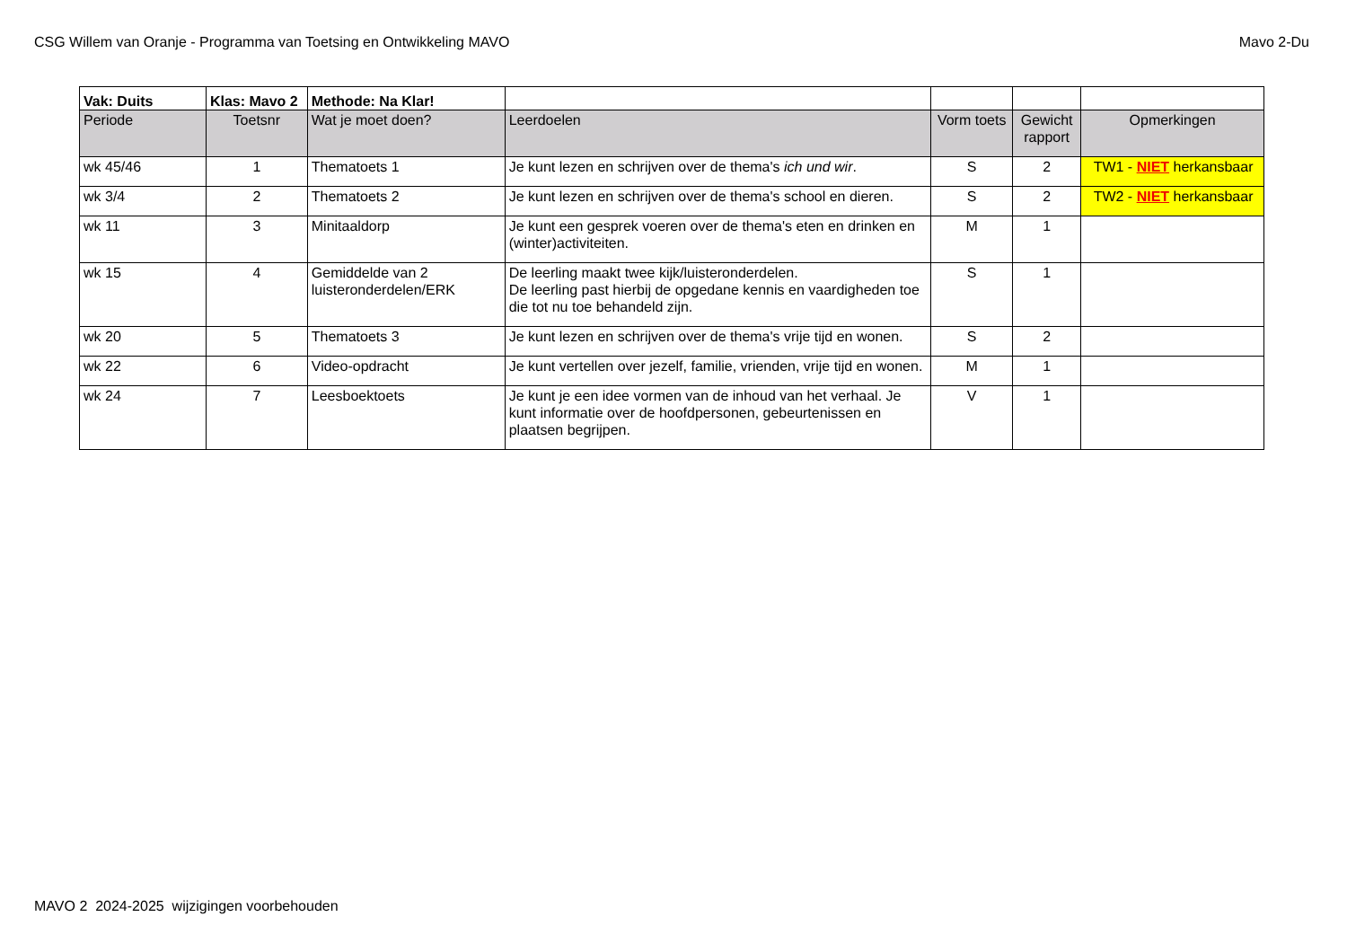CSG Willem van Oranje - Programma van Toetsing en Ontwikkeling MAVO Mavo 2-Du
| Vak: Duits | Klas: Mavo 2 | Methode: Na Klar! | | | | |
| Periode | Toetsnr | Wat je moet doen? | Leerdoelen | Vorm toets | Gewicht rapport | Opmerkingen |
| wk 45/46 | 1 | Thematoets 1 | Je kunt lezen en schrijven over de thema's ich und wir . | S | 2 | TW1 - NIET herkansbaar |
| wk 3/4 | 2 | Thematoets 2 | Je kunt lezen en schrijven over de thema's school en dieren. | S | 2 | TW2 - NIET herkansbaar |
| wk 11 | 3 | Minitaaldorp | Je kunt een gesprek voeren over de thema's eten en drinken en (winter)activiteiten. | M | 1 | |
| wk 15 | 4 | Gemiddelde van 2 luisteronderdelen/ERK | De leerling maakt twee kijk/luisteronderdelen. De leerling past hierbij de opgedane kennis en vaardigheden toe die tot nu toe behandeld zijn. | S | 1 | |
| wk 20 | 5 | Thematoets 3 | Je kunt lezen en schrijven over de thema's vrije tijd en wonen. | S | 2 | |
| wk 22 | 6 | Video-opdracht | Je kunt vertellen over jezelf, familie, vrienden, vrije tijd en wonen. | M | 1 | |
| wk 24 | 7 | Leesboektoets | Je kunt je een idee vormen van de inhoud van het verhaal. Je kunt informatie over de hoofdpersonen, gebeurtenissen en plaatsen begrijpen. | V | 1 | |
MAVO 2 2024-2025 wijzigingen voorbehouden